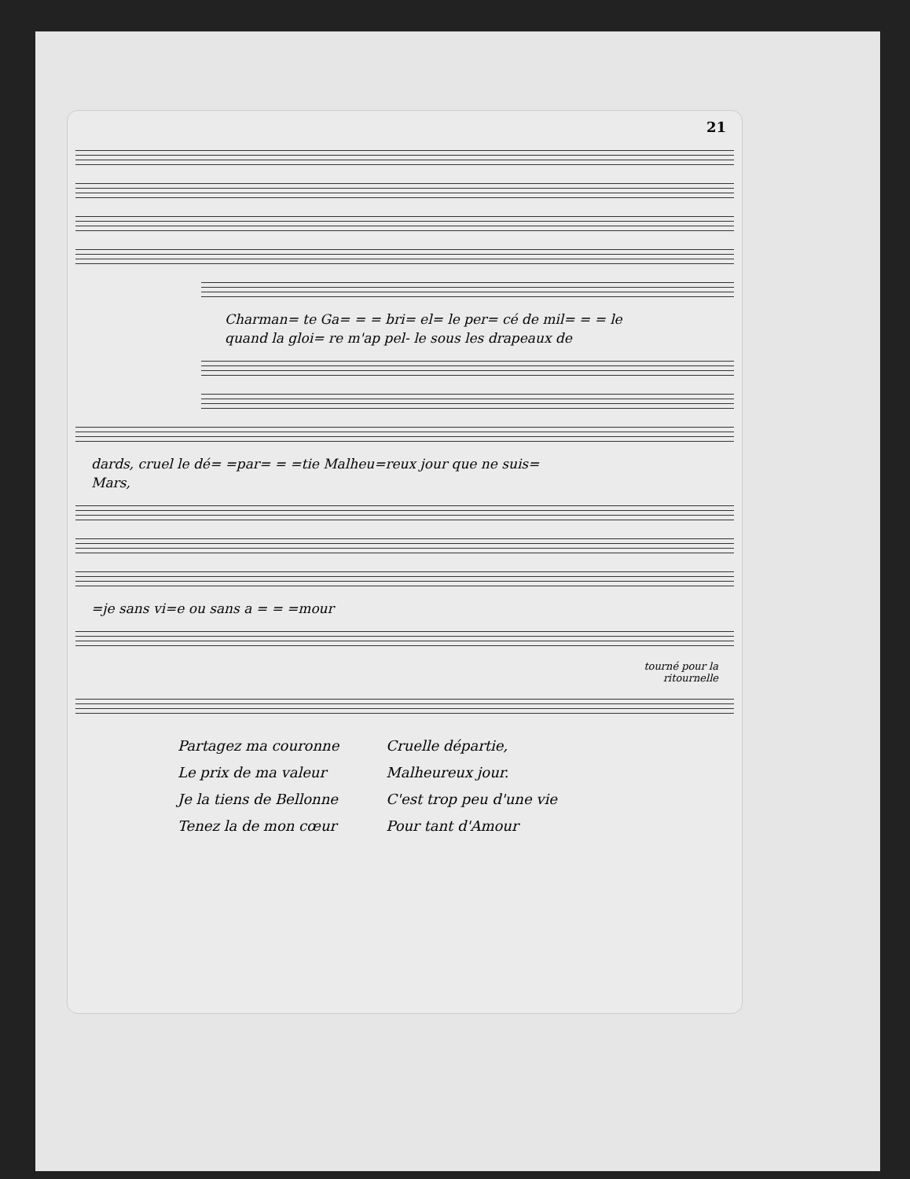21
Charman= te Ga= = = bri= el= le per= cé de mil= = = le
quand la gloi= re m'ap pel- le sous les drapeaux de
dards, cruel le dé= =par= = =tie Malheu=reux jour que ne suis=
Mars,
=je sans vi=e ou sans a = = =mour
tourné pour la
ritournelle
Partagez ma couronne
Le prix de ma valeur
Je la tiens de Bellonne
Tenez la de mon cœur
Cruelle départie,
Malheureux jour.
C'est trop peu d'une vie
Pour tant d'Amour